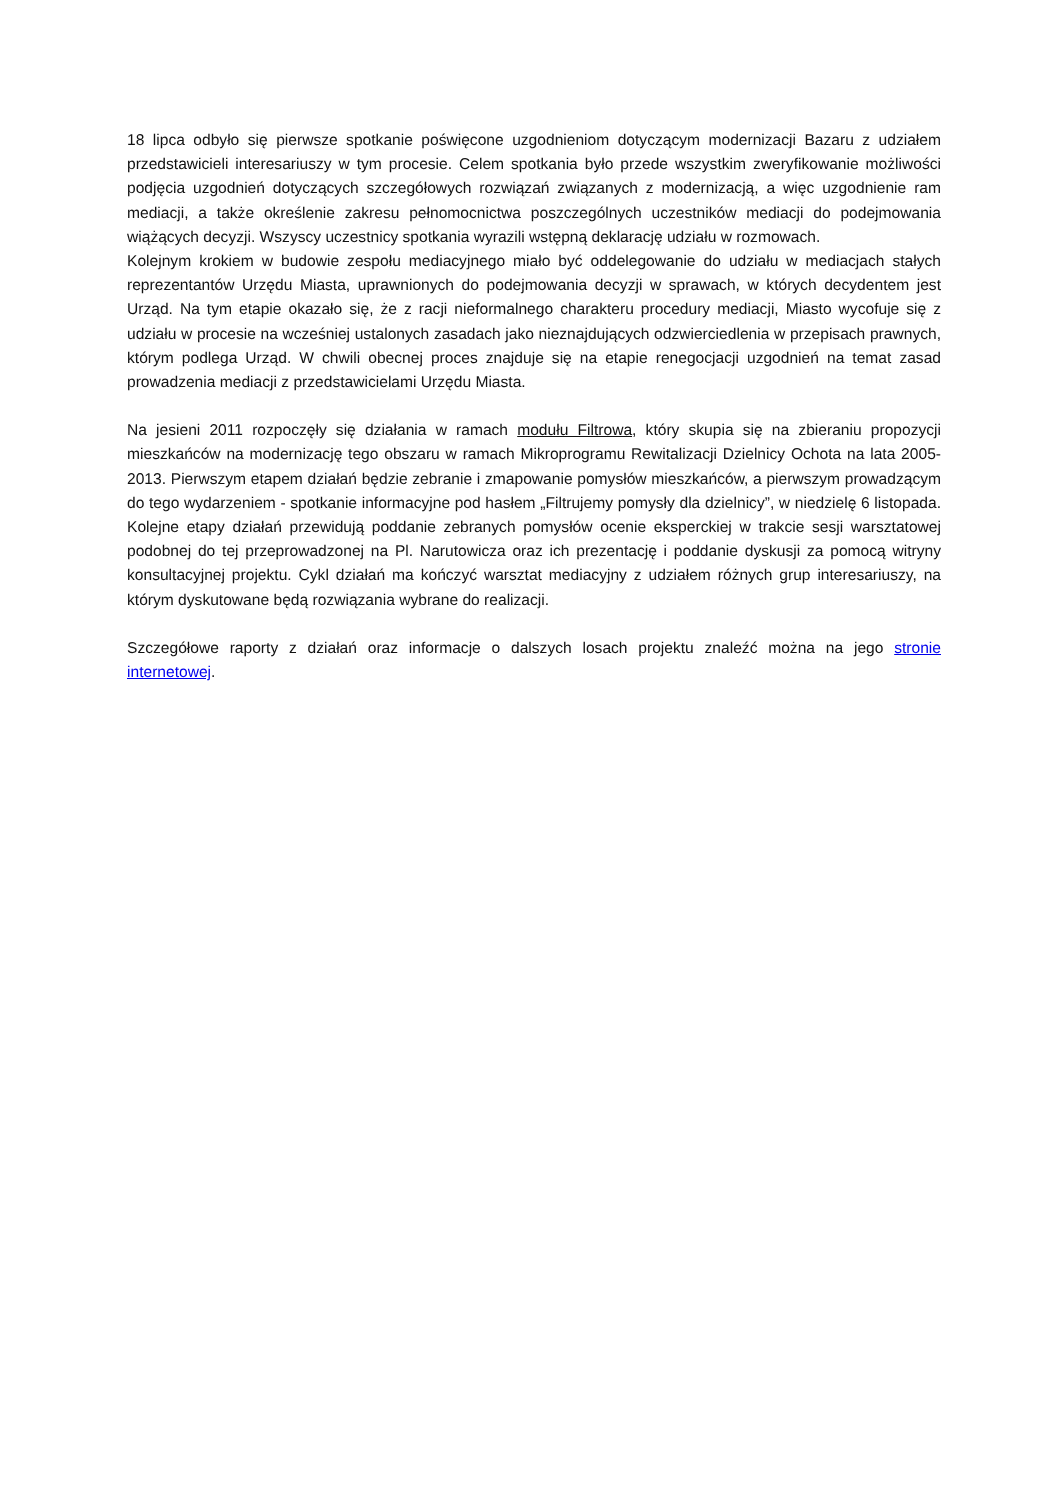18 lipca odbyło się pierwsze spotkanie poświęcone uzgodnieniom dotyczącym modernizacji Bazaru z udziałem przedstawicieli interesariuszy w tym procesie. Celem spotkania było przede wszystkim zweryfikowanie możliwości podjęcia uzgodnień dotyczących szczegółowych rozwiązań związanych z modernizacją, a więc uzgodnienie ram mediacji, a także określenie zakresu pełnomocnictwa poszczególnych uczestników mediacji do podejmowania wiążących decyzji. Wszyscy uczestnicy spotkania wyrazili wstępną deklarację udziału w rozmowach.
Kolejnym krokiem w budowie zespołu mediacyjnego miało być oddelegowanie do udziału w mediacjach stałych reprezentantów Urzędu Miasta, uprawnionych do podejmowania decyzji w sprawach, w których decydentem jest Urząd. Na tym etapie okazało się, że z racji nieformalnego charakteru procedury mediacji, Miasto wycofuje się z udziału w procesie na wcześniej ustalonych zasadach jako nieznajdujących odzwierciedlenia w przepisach prawnych, którym podlega Urząd. W chwili obecnej proces znajduje się na etapie renegocjacji uzgodnień na temat zasad prowadzenia mediacji z przedstawicielami Urzędu Miasta.
Na jesieni 2011 rozpoczęły się działania w ramach modułu Filtrowa, który skupia się na zbieraniu propozycji mieszkańców na modernizację tego obszaru w ramach Mikroprogramu Rewitalizacji Dzielnicy Ochota na lata 2005-2013. Pierwszym etapem działań będzie zebranie i zmapowanie pomysłów mieszkańców, a pierwszym prowadzącym do tego wydarzeniem - spotkanie informacyjne pod hasłem „Filtrujemy pomysły dla dzielnicy”, w niedzielę 6 listopada. Kolejne etapy działań przewidują poddanie zebranych pomysłów ocenie eksperckiej w trakcie sesji warsztatowej podobnej do tej przeprowadzonej na Pl. Narutowicza oraz ich prezentację i poddanie dyskusji za pomocą witryny konsultacyjnej projektu. Cykl działań ma kończyć warsztat mediacyjny z udziałem różnych grup interesariuszy, na którym dyskutowane będą rozwiązania wybrane do realizacji.
Szczegółowe raporty z działań oraz informacje o dalszych losach projektu znaleźć można na jego stronie internetowej.